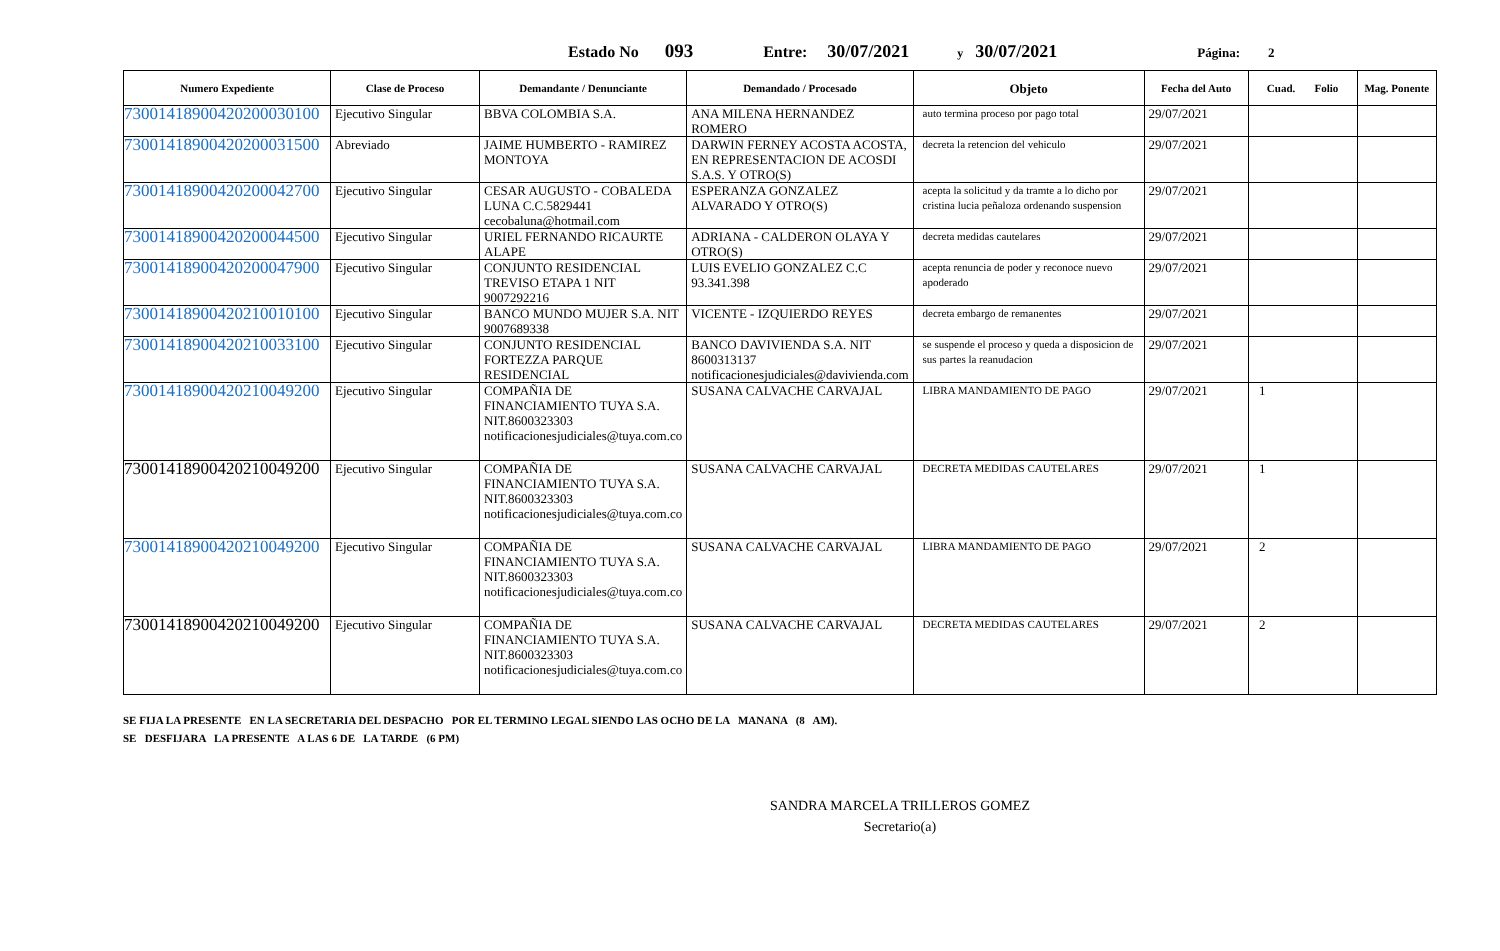Estado No 093 Entre: 30/07/2021 y 30/07/2021 Página: 2
| Numero Expediente | Clase de Proceso | Demandante / Denunciante | Demandado / Procesado | Objeto | Fecha del Auto | Cuad. Folio | Mag. Ponente |
| --- | --- | --- | --- | --- | --- | --- | --- |
| 73001418900420200030100 | Ejecutivo Singular | BBVA COLOMBIA S.A. | ANA MILENA HERNANDEZ ROMERO | auto termina proceso por pago total | 29/07/2021 | | |
| 73001418900420200031500 | Abreviado | JAIME HUMBERTO - RAMIREZ MONTOYA | DARWIN FERNEY ACOSTA ACOSTA, EN REPRESENTACION DE ACOSDI S.A.S. Y OTRO(S) | decreta la retencion del vehiculo | 29/07/2021 | | |
| 73001418900420200042700 | Ejecutivo Singular | CESAR AUGUSTO - COBALEDA LUNA C.C.5829441 cecobaluna@hotmail.com | ESPERANZA GONZALEZ ALVARADO Y OTRO(S) | acepta la solicitud y da tramte a lo dicho por cristina lucia peñaloza ordenando suspension | 29/07/2021 | | |
| 73001418900420200044500 | Ejecutivo Singular | URIEL FERNANDO RICAURTE ALAPE | ADRIANA - CALDERON OLAYA Y OTRO(S) | decreta medidas cautelares | 29/07/2021 | | |
| 73001418900420200047900 | Ejecutivo Singular | CONJUNTO RESIDENCIAL TREVISO ETAPA 1 NIT 9007292216 | LUIS EVELIO GONZALEZ C.C 93.341.398 | acepta renuncia de poder y reconoce nuevo apoderado | 29/07/2021 | | |
| 73001418900420210010100 | Ejecutivo Singular | BANCO MUNDO MUJER S.A. NIT 9007689338 | VICENTE - IZQUIERDO REYES | decreta embargo de remanentes | 29/07/2021 | | |
| 73001418900420210033100 | Ejecutivo Singular | CONJUNTO RESIDENCIAL FORTEZZA PARQUE RESIDENCIAL | BANCO DAVIVIENDA S.A. NIT 8600313137 notificacionesjudiciales@davivienda.com | se suspende el proceso y queda a disposicion de sus partes la reanudacion | 29/07/2021 | | |
| 73001418900420210049200 | Ejecutivo Singular | COMPAÑIA DE FINANCIAMIENTO TUYA S.A. NIT.8600323303 notificacionesjudiciales@tuya.com.co | SUSANA CALVACHE CARVAJAL | LIBRA MANDAMIENTO DE PAGO | 29/07/2021 | 1 | |
| 73001418900420210049200 | Ejecutivo Singular | COMPAÑIA DE FINANCIAMIENTO TUYA S.A. NIT.8600323303 notificacionesjudiciales@tuya.com.co | SUSANA CALVACHE CARVAJAL | DECRETA MEDIDAS CAUTELARES | 29/07/2021 | 1 | |
| 73001418900420210049200 | Ejecutivo Singular | COMPAÑIA DE FINANCIAMIENTO TUYA S.A. NIT.8600323303 notificacionesjudiciales@tuya.com.co | SUSANA CALVACHE CARVAJAL | LIBRA MANDAMIENTO DE PAGO | 29/07/2021 | 2 | |
| 73001418900420210049200 | Ejecutivo Singular | COMPAÑIA DE FINANCIAMIENTO TUYA S.A. NIT.8600323303 notificacionesjudiciales@tuya.com.co | SUSANA CALVACHE CARVAJAL | DECRETA MEDIDAS CAUTELARES | 29/07/2021 | 2 | |
SE FIJA LA PRESENTE EN LA SECRETARIA DEL DESPACHO POR EL TERMINO LEGAL SIENDO LAS OCHO DE LA MANANA (8 AM).
SE DESFIJARA LA PRESENTE A LAS 6 DE LA TARDE (6 PM)
SANDRA MARCELA TRILLEROS GOMEZ
Secretario(a)